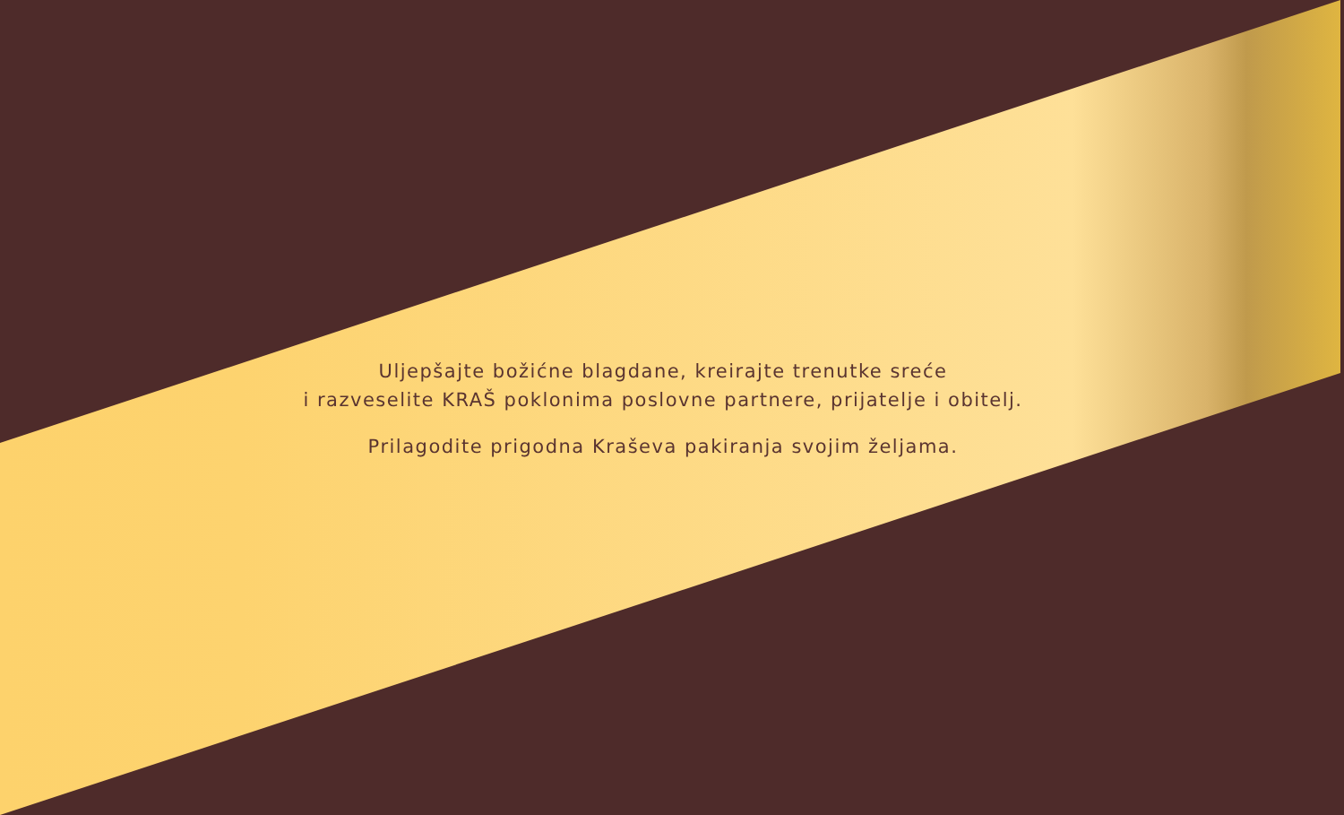Uljepšajte božićne blagdane, kreirajte trenutke sreće
i razveselite KRAŠ poklonima poslovne partnere, prijatelje i obitelj.
Prilagodite prigodna Kraševa pakiranja svojim željama.